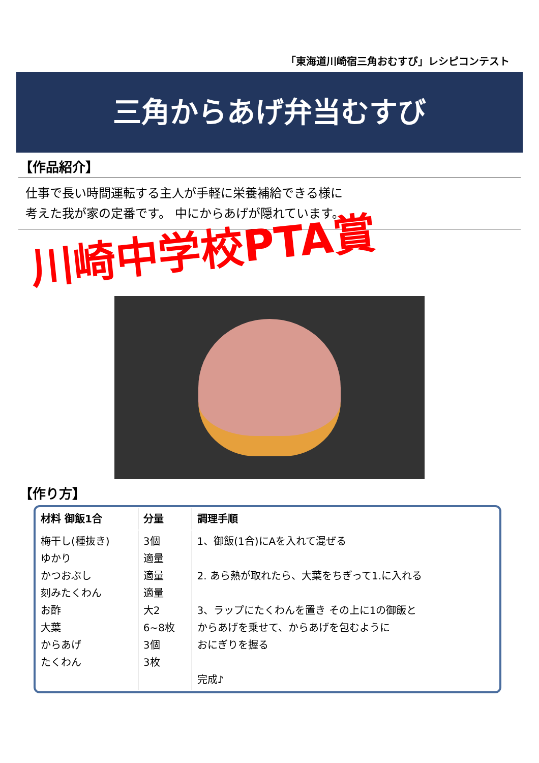「東海道川崎宿三角おむすび」レシピコンテスト
三角からあげ弁当むすび
【作品紹介】
仕事で長い時間運転する主人が手軽に栄養補給できる様に
考えた我が家の定番です。 中にからあげが隠れています。
川崎中学校PTA賞
【作り方】
| 材料 御飯1合 | 分量 | 調理手順 |
| --- | --- | --- |
| 梅干し(種抜き) ゆかり かつおぶし 刻みたくわん お酢 大葉 からあげ たくわん | 3個 適量 適量 適量 大2 6~8枚 3個 3枚 | 1、御飯(1合)にAを入れて混ぜる 2. あら熱が取れたら、大葉をちぎって1.に入れる 3、ラップにたくわんを置き その上に1の御飯と からあげを乗せて、からあげを包むように おにぎりを握る 完成♪ |